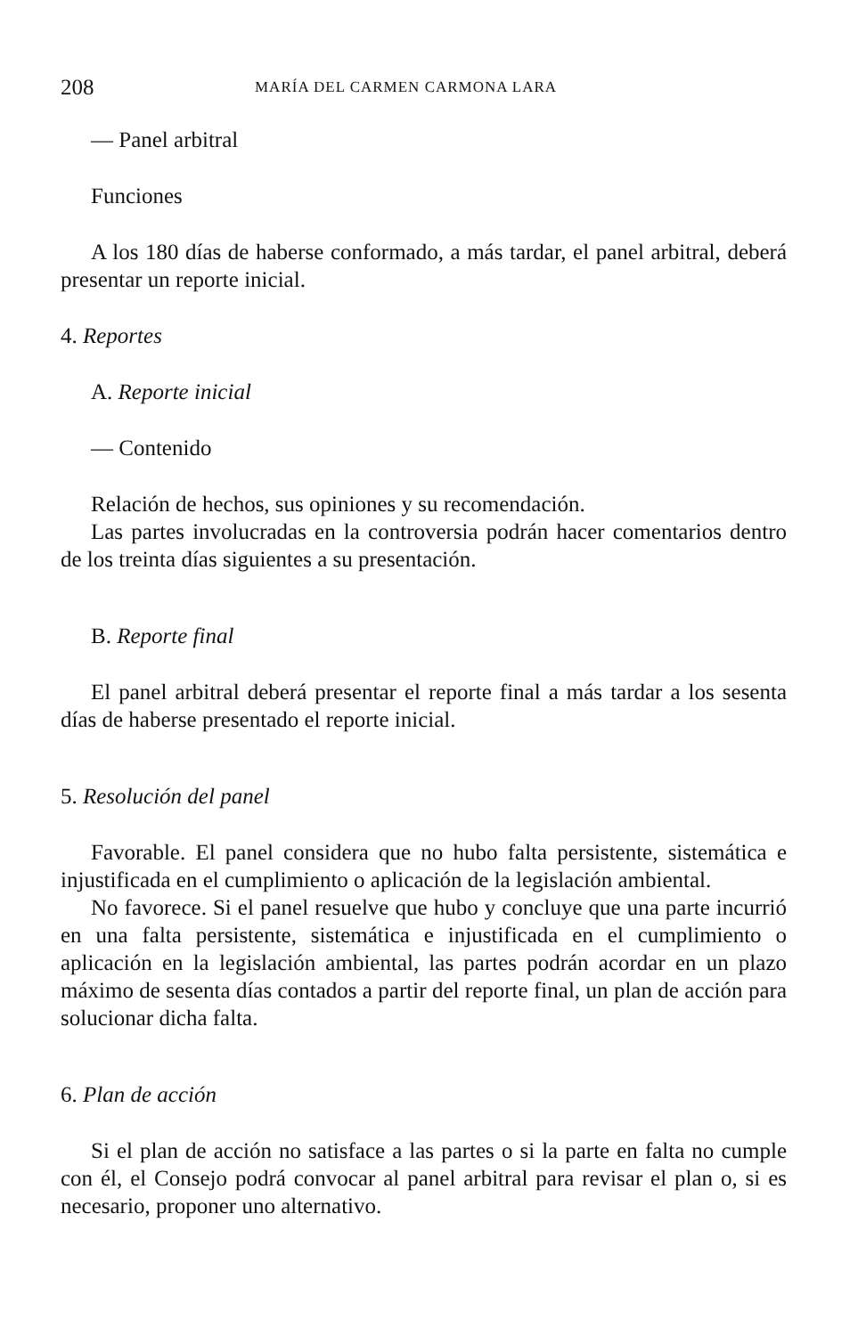208 MARÍA DEL CARMEN CARMONA LARA
— Panel arbitral
Funciones
A los 180 días de haberse conformado, a más tardar, el panel arbitral, deberá presentar un reporte inicial.
4. Reportes
A. Reporte inicial
— Contenido
Relación de hechos, sus opiniones y su recomendación.
Las partes involucradas en la controversia podrán hacer comentarios dentro de los treinta días siguientes a su presentación.
B. Reporte final
El panel arbitral deberá presentar el reporte final a más tardar a los sesenta días de haberse presentado el reporte inicial.
5. Resolución del panel
Favorable. El panel considera que no hubo falta persistente, sistemática e injustificada en el cumplimiento o aplicación de la legislación ambiental.
No favorece. Si el panel resuelve que hubo y concluye que una parte incurrió en una falta persistente, sistemática e injustificada en el cumplimiento o aplicación en la legislación ambiental, las partes podrán acordar en un plazo máximo de sesenta días contados a partir del reporte final, un plan de acción para solucionar dicha falta.
6. Plan de acción
Si el plan de acción no satisface a las partes o si la parte en falta no cumple con él, el Consejo podrá convocar al panel arbitral para revisar el plan o, si es necesario, proponer uno alternativo.